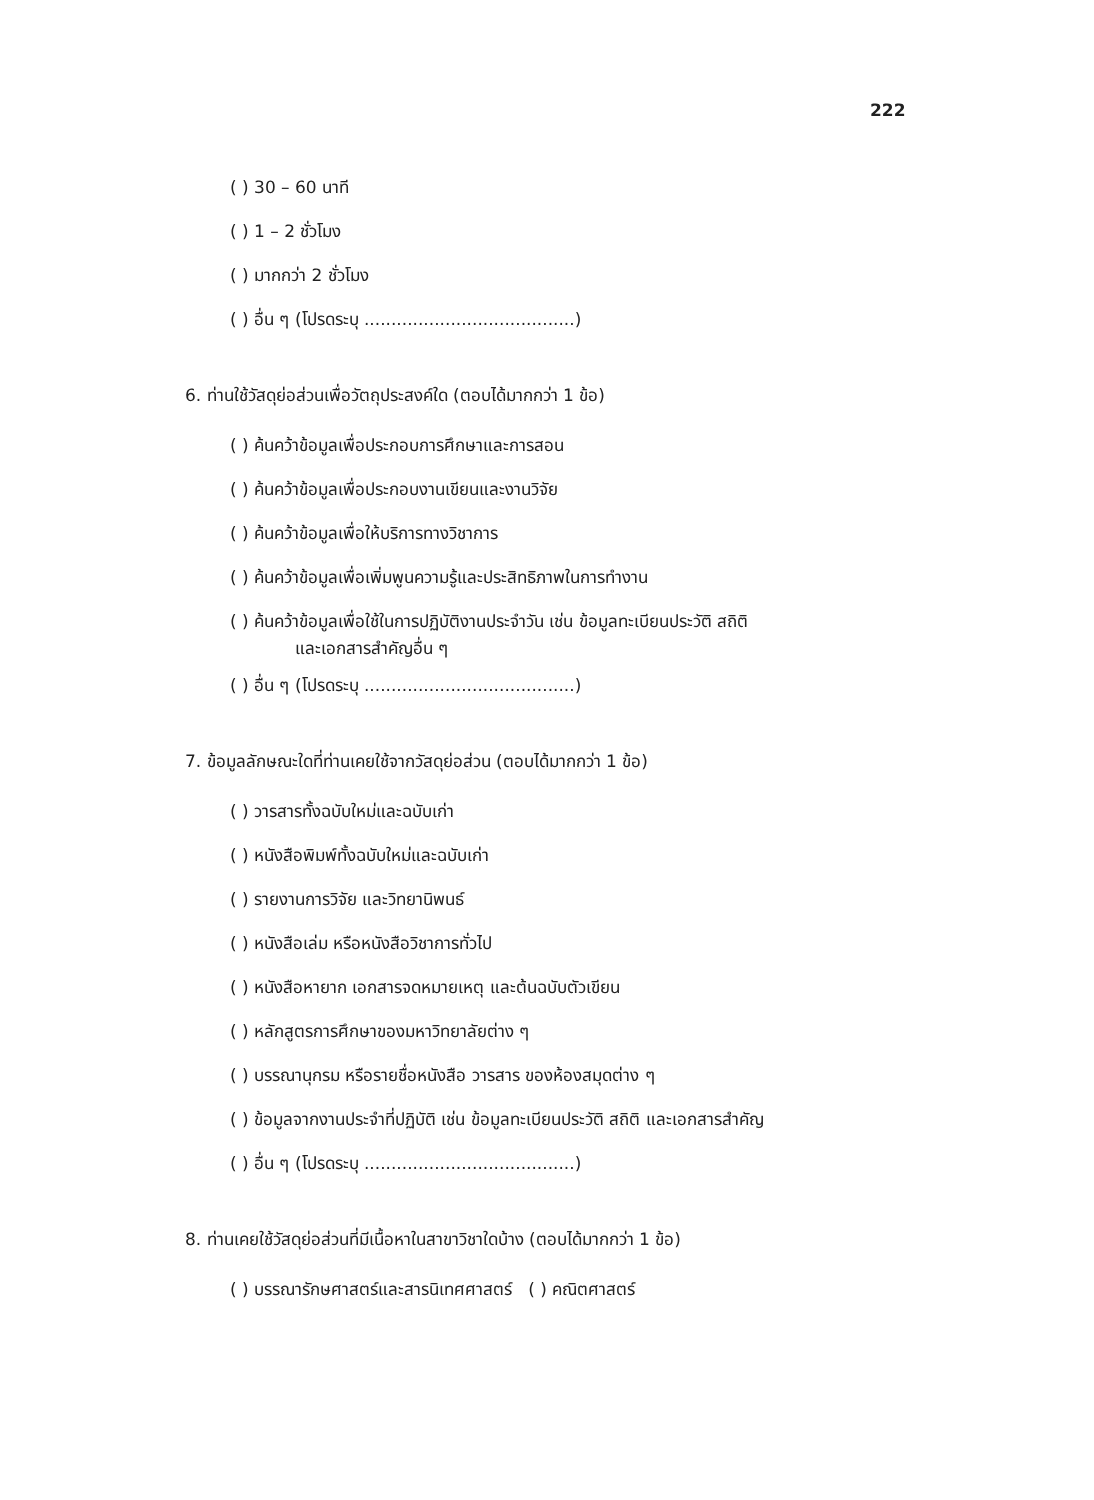222
( ) 30 – 60 นาที
( ) 1 – 2 ชั่วโมง
( ) มากกว่า 2 ชั่วโมง
( ) อื่น ๆ (โปรดระบุ .......................................)
6. ท่านใช้วัสดุย่อส่วนเพื่อวัตถุประสงค์ใด (ตอบได้มากกว่า 1 ข้อ)
( ) ค้นคว้าข้อมูลเพื่อประกอบการศึกษาและการสอน
( ) ค้นคว้าข้อมูลเพื่อประกอบงานเขียนและงานวิจัย
( ) ค้นคว้าข้อมูลเพื่อให้บริการทางวิชาการ
( ) ค้นคว้าข้อมูลเพื่อเพิ่มพูนความรู้และประสิทธิภาพในการทำงาน
( ) ค้นคว้าข้อมูลเพื่อใช้ในการปฏิบัติงานประจำวัน เช่น ข้อมูลทะเบียนประวัติ สถิติ
และเอกสารสำคัญอื่น ๆ
( ) อื่น ๆ (โปรดระบุ .......................................)
7. ข้อมูลลักษณะใดที่ท่านเคยใช้จากวัสดุย่อส่วน (ตอบได้มากกว่า 1 ข้อ)
( ) วารสารทั้งฉบับใหม่และฉบับเก่า
( ) หนังสือพิมพ์ทั้งฉบับใหม่และฉบับเก่า
( ) รายงานการวิจัย และวิทยานิพนธ์
( ) หนังสือเล่ม หรือหนังสือวิชาการทั่วไป
( ) หนังสือหายาก เอกสารจดหมายเหตุ และต้นฉบับตัวเขียน
( ) หลักสูตรการศึกษาของมหาวิทยาลัยต่าง ๆ
( ) บรรณานุกรม หรือรายชื่อหนังสือ วารสาร ของห้องสมุดต่าง ๆ
( ) ข้อมูลจากงานประจำที่ปฏิบัติ เช่น ข้อมูลทะเบียนประวัติ สถิติ และเอกสารสำคัญ
( ) อื่น ๆ (โปรดระบุ .......................................)
8. ท่านเคยใช้วัสดุย่อส่วนที่มีเนื้อหาในสาขาวิชาใดบ้าง (ตอบได้มากกว่า 1 ข้อ)
( ) บรรณารักษศาสตร์และสารนิเทศศาสตร์ ( ) คณิตศาสตร์